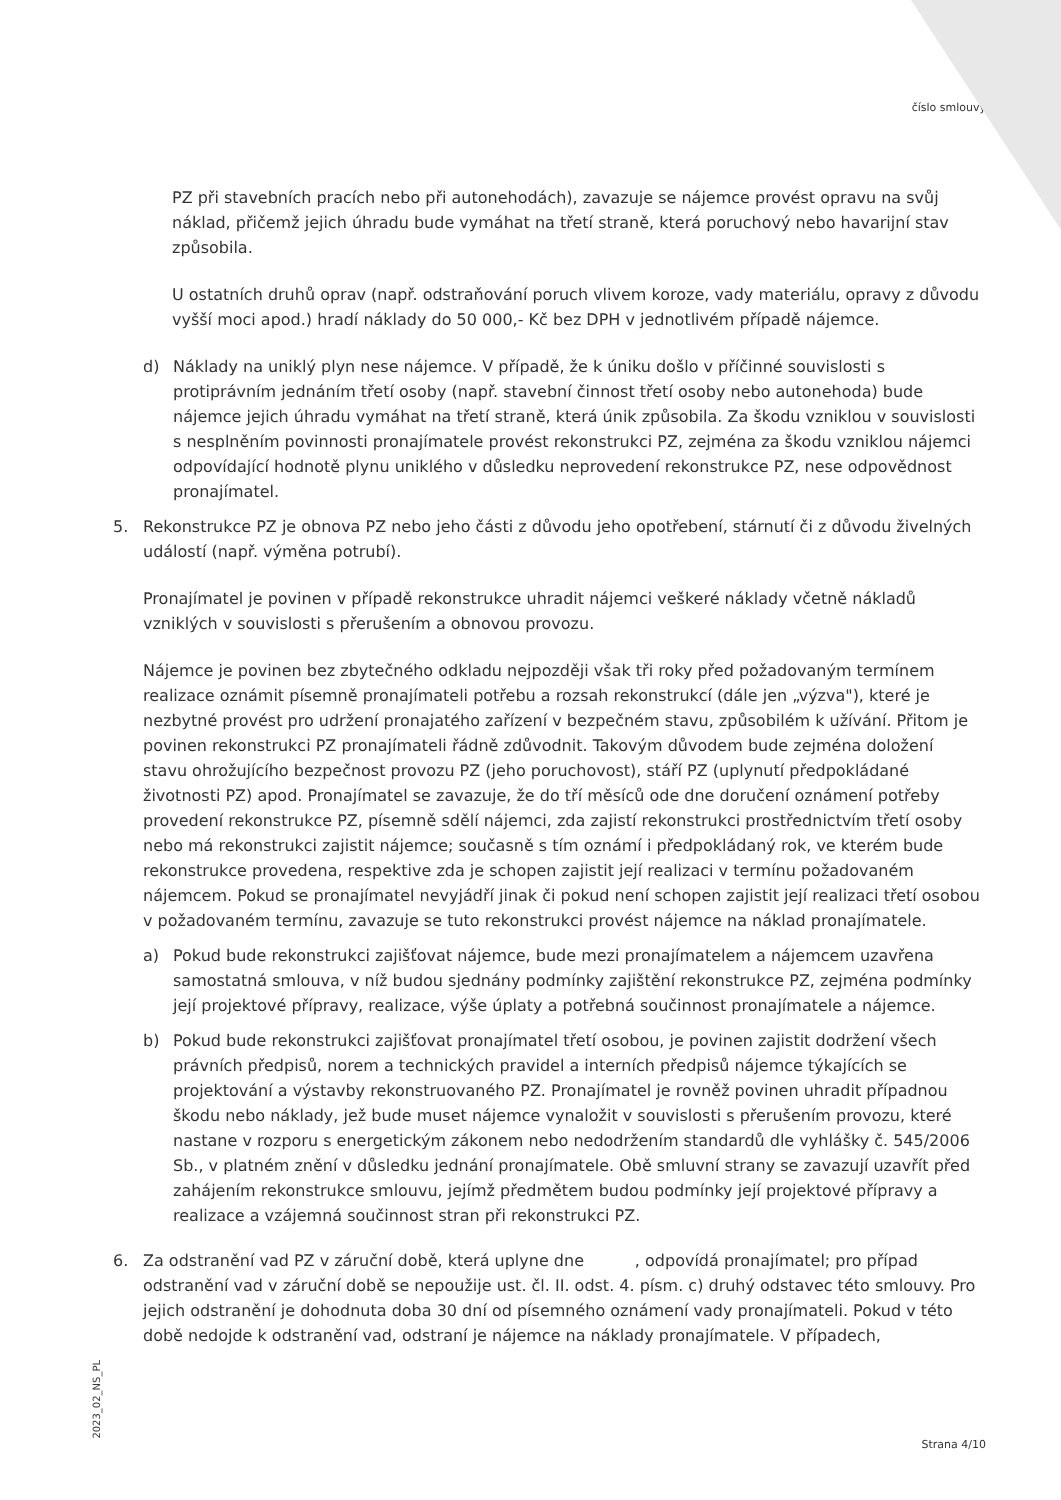číslo smlouvy
PZ při stavebních pracích nebo při autonehodách), zavazuje se nájemce provést opravu na svůj náklad, přičemž jejich úhradu bude vymáhat na třetí straně, která poruchový nebo havarijní stav způsobila.
U ostatních druhů oprav (např. odstraňování poruch vlivem koroze, vady materiálu, opravy z důvodu vyšší moci apod.) hradí náklady do 50 000,- Kč bez DPH v jednotlivém případě nájemce.
d) Náklady na uniklý plyn nese nájemce. V případě, že k úniku došlo v příčinné souvislosti s protiprávním jednáním třetí osoby (např. stavební činnost třetí osoby nebo autonehoda) bude nájemce jejich úhradu vymáhat na třetí straně, která únik způsobila. Za škodu vzniklou v souvislosti s nesplněním povinnosti pronajímatele provést rekonstrukci PZ, zejména za škodu vzniklou nájemci odpovídající hodnotě plynu uniklého v důsledku neprovedení rekonstrukce PZ, nese odpovědnost pronajímatel.
5. Rekonstrukce PZ je obnova PZ nebo jeho části z důvodu jeho opotřebení, stárnutí či z důvodu živelných událostí (např. výměna potrubí).
Pronajímatel je povinen v případě rekonstrukce uhradit nájemci veškeré náklady včetně nákladů vzniklých v souvislosti s přerušením a obnovou provozu.
Nájemce je povinen bez zbytečného odkladu nejpozději však tři roky před požadovaným termínem realizace oznámit písemně pronajímateli potřebu a rozsah rekonstrukcí (dále jen „výzva"), které je nezbytné provést pro udržení pronajatého zařízení v bezpečném stavu, způsobilém k užívání. Přitom je povinen rekonstrukci PZ pronajímateli řádně zdůvodnit. Takovým důvodem bude zejména doložení stavu ohrožujícího bezpečnost provozu PZ (jeho poruchovost), stáří PZ (uplynutí předpokládané životnosti PZ) apod. Pronajímatel se zavazuje, že do tří měsíců ode dne doručení oznámení potřeby provedení rekonstrukce PZ, písemně sdělí nájemci, zda zajistí rekonstrukci prostřednictvím třetí osoby nebo má rekonstrukci zajistit nájemce; současně s tím oznámí i předpokládaný rok, ve kterém bude rekonstrukce provedena, respektive zda je schopen zajistit její realizaci v termínu požadovaném nájemcem. Pokud se pronajímatel nevyjádří jinak či pokud není schopen zajistit její realizaci třetí osobou v požadovaném termínu, zavazuje se tuto rekonstrukci provést nájemce na náklad pronajímatele.
a) Pokud bude rekonstrukci zajišťovat nájemce, bude mezi pronajímatelem a nájemcem uzavřena samostatná smlouva, v níž budou sjednány podmínky zajištění rekonstrukce PZ, zejména podmínky její projektové přípravy, realizace, výše úplaty a potřebná součinnost pronajímatele a nájemce.
b) Pokud bude rekonstrukci zajišťovat pronajímatel třetí osobou, je povinen zajistit dodržení všech právních předpisů, norem a technických pravidel a interních předpisů nájemce týkajících se projektování a výstavby rekonstruovaného PZ. Pronajímatel je rovněž povinen uhradit případnou škodu nebo náklady, jež bude muset nájemce vynaložit v souvislosti s přerušením provozu, které nastane v rozporu s energetickým zákonem nebo nedodržením standardů dle vyhlášky č. 545/2006 Sb., v platném znění v důsledku jednání pronajímatele. Obě smluvní strany se zavazují uzavřít před zahájením rekonstrukce smlouvu, jejímž předmětem budou podmínky její projektové přípravy a realizace a vzájemná součinnost stran při rekonstrukci PZ.
6. Za odstranění vad PZ v záruční době, která uplyne dne , odpovídá pronajímatel; pro případ odstranění vad v záruční době se nepoužije ust. čl. II. odst. 4. písm. c) druhý odstavec této smlouvy. Pro jejich odstranění je dohodnuta doba 30 dní od písemného oznámení vady pronajímateli. Pokud v této době nedojde k odstranění vad, odstraní je nájemce na náklady pronajímatele. V případech,
2023_02_NS_PL
Strana 4/10